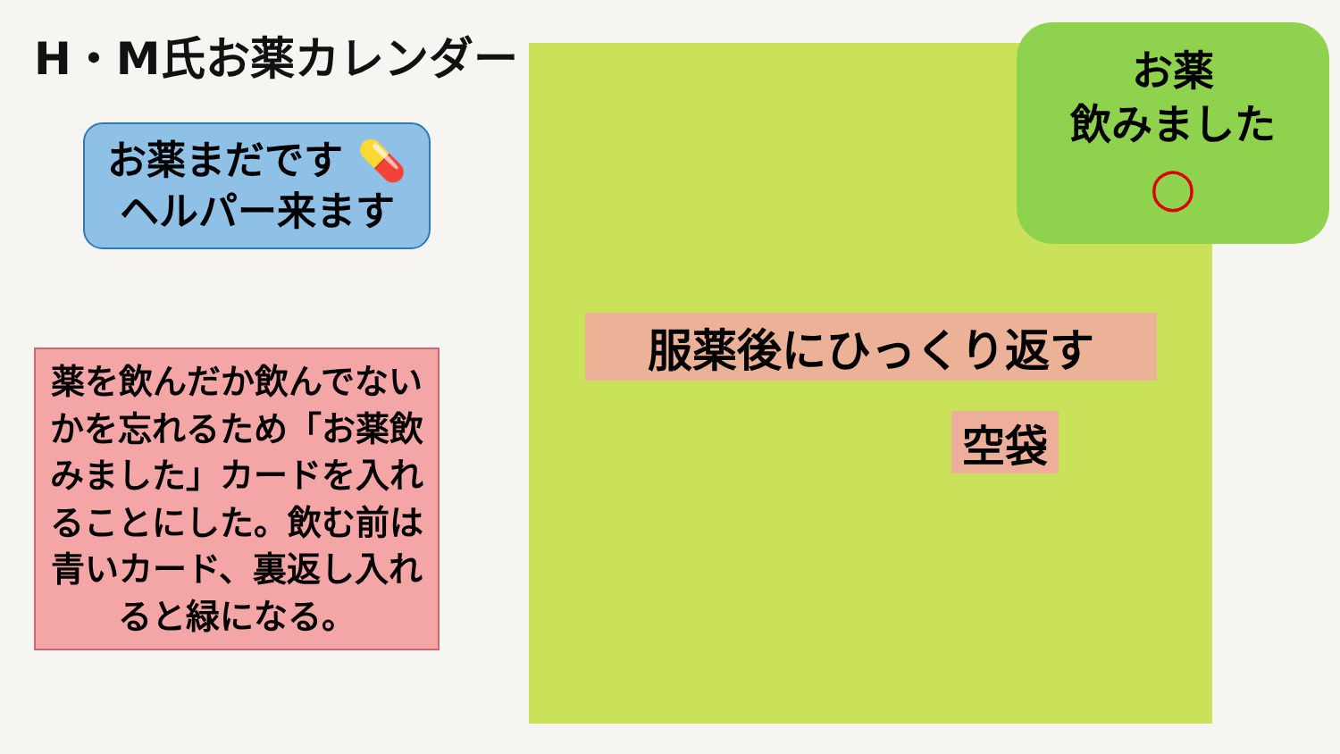H・M氏お薬カレンダー
お薬まだです 💊
ヘルパー来ます
薬を飲んだか飲んでないかを忘れるため「お薬飲みました」カードを入れることにした。飲む前は青いカード、裏返し入れると緑になる。
お薬
飲みました
○
服薬後にひっくり返す
空袋